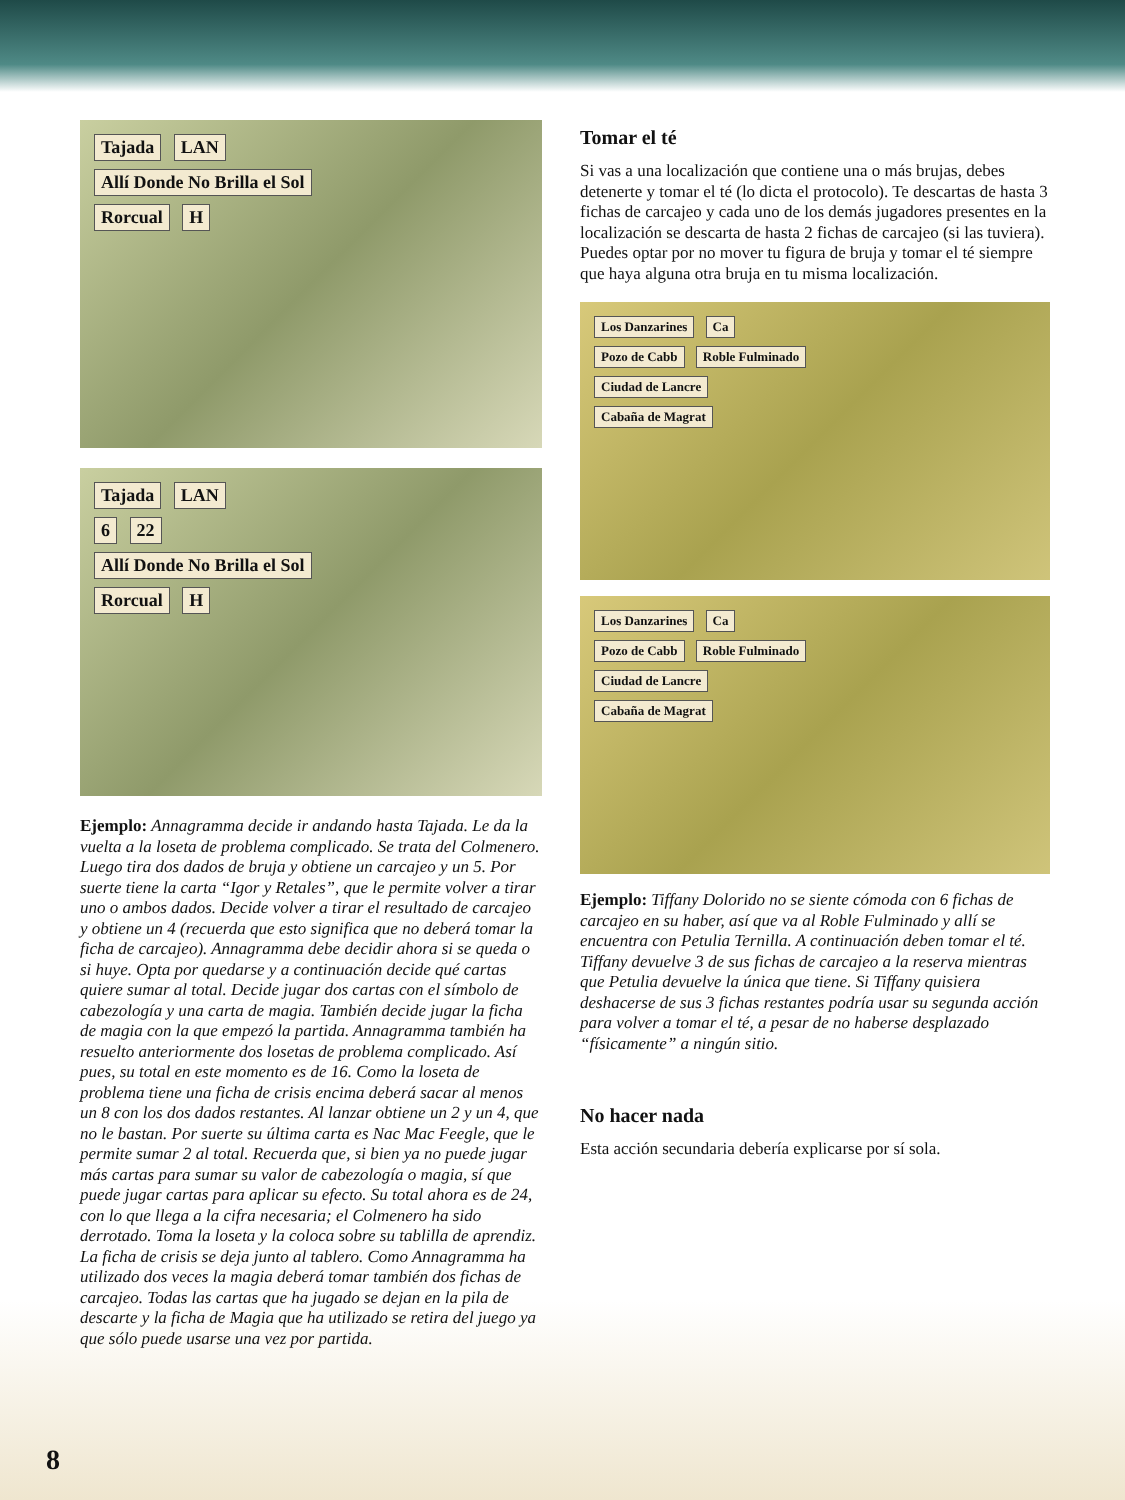Tajada LAN
Allí Donde No Brilla el Sol
Rorcual H
Tajada LAN
6 22
Allí Donde No Brilla el Sol
Rorcual H
Ejemplo: Annagramma decide ir andando hasta Tajada. Le da la vuelta a la loseta de problema complicado. Se trata del Colmenero. Luego tira dos dados de bruja y obtiene un carcajeo y un 5. Por suerte tiene la carta “Igor y Retales”, que le permite volver a tirar uno o ambos dados. Decide volver a tirar el resultado de carcajeo y obtiene un 4 (recuerda que esto significa que no deberá tomar la ficha de carcajeo). Annagramma debe decidir ahora si se queda o si huye. Opta por quedarse y a continuación decide qué cartas quiere sumar al total. Decide jugar dos cartas con el símbolo de cabezología y una carta de magia. También decide jugar la ficha de magia con la que empezó la partida. Annagramma también ha resuelto anteriormente dos losetas de problema complicado. Así pues, su total en este momento es de 16. Como la loseta de problema tiene una ficha de crisis encima deberá sacar al menos un 8 con los dos dados restantes. Al lanzar obtiene un 2 y un 4, que no le bastan. Por suerte su última carta es Nac Mac Feegle, que le permite sumar 2 al total. Recuerda que, si bien ya no puede jugar más cartas para sumar su valor de cabezología o magia, sí que puede jugar cartas para aplicar su efecto. Su total ahora es de 24, con lo que llega a la cifra necesaria; el Colmenero ha sido derrotado. Toma la loseta y la coloca sobre su tablilla de aprendiz. La ficha de crisis se deja junto al tablero. Como Annagramma ha utilizado dos veces la magia deberá tomar también dos fichas de carcajeo. Todas las cartas que ha jugado se dejan en la pila de descarte y la ficha de Magia que ha utilizado se retira del juego ya que sólo puede usarse una vez por partida.
Tomar el té
Si vas a una localización que contiene una o más brujas, debes detenerte y tomar el té (lo dicta el protocolo). Te descartas de hasta 3 fichas de carcajeo y cada uno de los demás jugadores presentes en la localización se descarta de hasta 2 fichas de carcajeo (si las tuviera). Puedes optar por no mover tu figura de bruja y tomar el té siempre que haya alguna otra bruja en tu misma localización.
Los Danzarines Ca
Pozo de Cabb Roble Fulminado
Ciudad de Lancre
Cabaña de Magrat
Los Danzarines Ca
Pozo de Cabb Roble Fulminado
Ciudad de Lancre
Cabaña de Magrat
Ejemplo: Tiffany Dolorido no se siente cómoda con 6 fichas de carcajeo en su haber, así que va al Roble Fulminado y allí se encuentra con Petulia Ternilla. A continuación deben tomar el té. Tiffany devuelve 3 de sus fichas de carcajeo a la reserva mientras que Petulia devuelve la única que tiene. Si Tiffany quisiera deshacerse de sus 3 fichas restantes podría usar su segunda acción para volver a tomar el té, a pesar de no haberse desplazado “físicamente” a ningún sitio.
No hacer nada
Esta acción secundaria debería explicarse por sí sola.
8